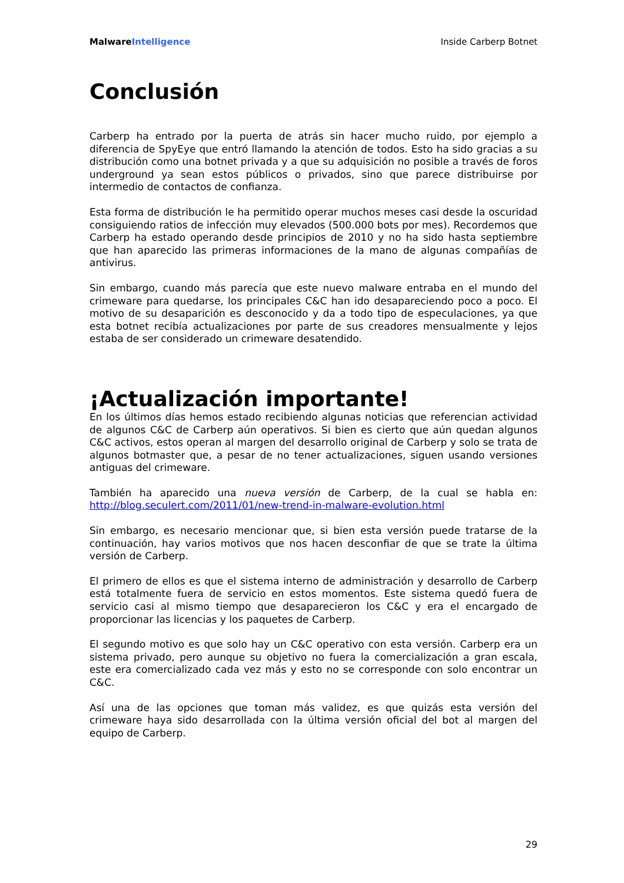MalwareIntelligence Inside Carberp Botnet
Conclusión
Carberp ha entrado por la puerta de atrás sin hacer mucho ruido, por ejemplo a diferencia de SpyEye que entró llamando la atención de todos. Esto ha sido gracias a su distribución como una botnet privada y a que su adquisición no posible a través de foros underground ya sean estos públicos o privados, sino que parece distribuirse por intermedio de contactos de confianza.
Esta forma de distribución le ha permitido operar muchos meses casi desde la oscuridad consiguiendo ratios de infección muy elevados (500.000 bots por mes). Recordemos que Carberp ha estado operando desde principios de 2010 y no ha sido hasta septiembre que han aparecido las primeras informaciones de la mano de algunas compañías de antivirus.
Sin embargo, cuando más parecía que este nuevo malware entraba en el mundo del crimeware para quedarse, los principales C&C han ido desapareciendo poco a poco. El motivo de su desaparición es desconocido y da a todo tipo de especulaciones, ya que esta botnet recibía actualizaciones por parte de sus creadores mensualmente y lejos estaba de ser considerado un crimeware desatendido.
¡Actualización importante!
En los últimos días hemos estado recibiendo algunas noticias que referencian actividad de algunos C&C de Carberp aún operativos. Si bien es cierto que aún quedan algunos C&C activos, estos operan al margen del desarrollo original de Carberp y solo se trata de algunos botmaster que, a pesar de no tener actualizaciones, siguen usando versiones antiguas del crimeware.
También ha aparecido una nueva versión de Carberp, de la cual se habla en: http://blog.seculert.com/2011/01/new-trend-in-malware-evolution.html
Sin embargo, es necesario mencionar que, si bien esta versión puede tratarse de la continuación, hay varios motivos que nos hacen desconfiar de que se trate la última versión de Carberp.
El primero de ellos es que el sistema interno de administración y desarrollo de Carberp está totalmente fuera de servicio en estos momentos. Este sistema quedó fuera de servicio casi al mismo tiempo que desaparecieron los C&C y era el encargado de proporcionar las licencias y los paquetes de Carberp.
El segundo motivo es que solo hay un C&C operativo con esta versión. Carberp era un sistema privado, pero aunque su objetivo no fuera la comercialización a gran escala, este era comercializado cada vez más y esto no se corresponde con solo encontrar un C&C.
Así una de las opciones que toman más validez, es que quizás esta versión del crimeware haya sido desarrollada con la última versión oficial del bot al margen del equipo de Carberp.
29